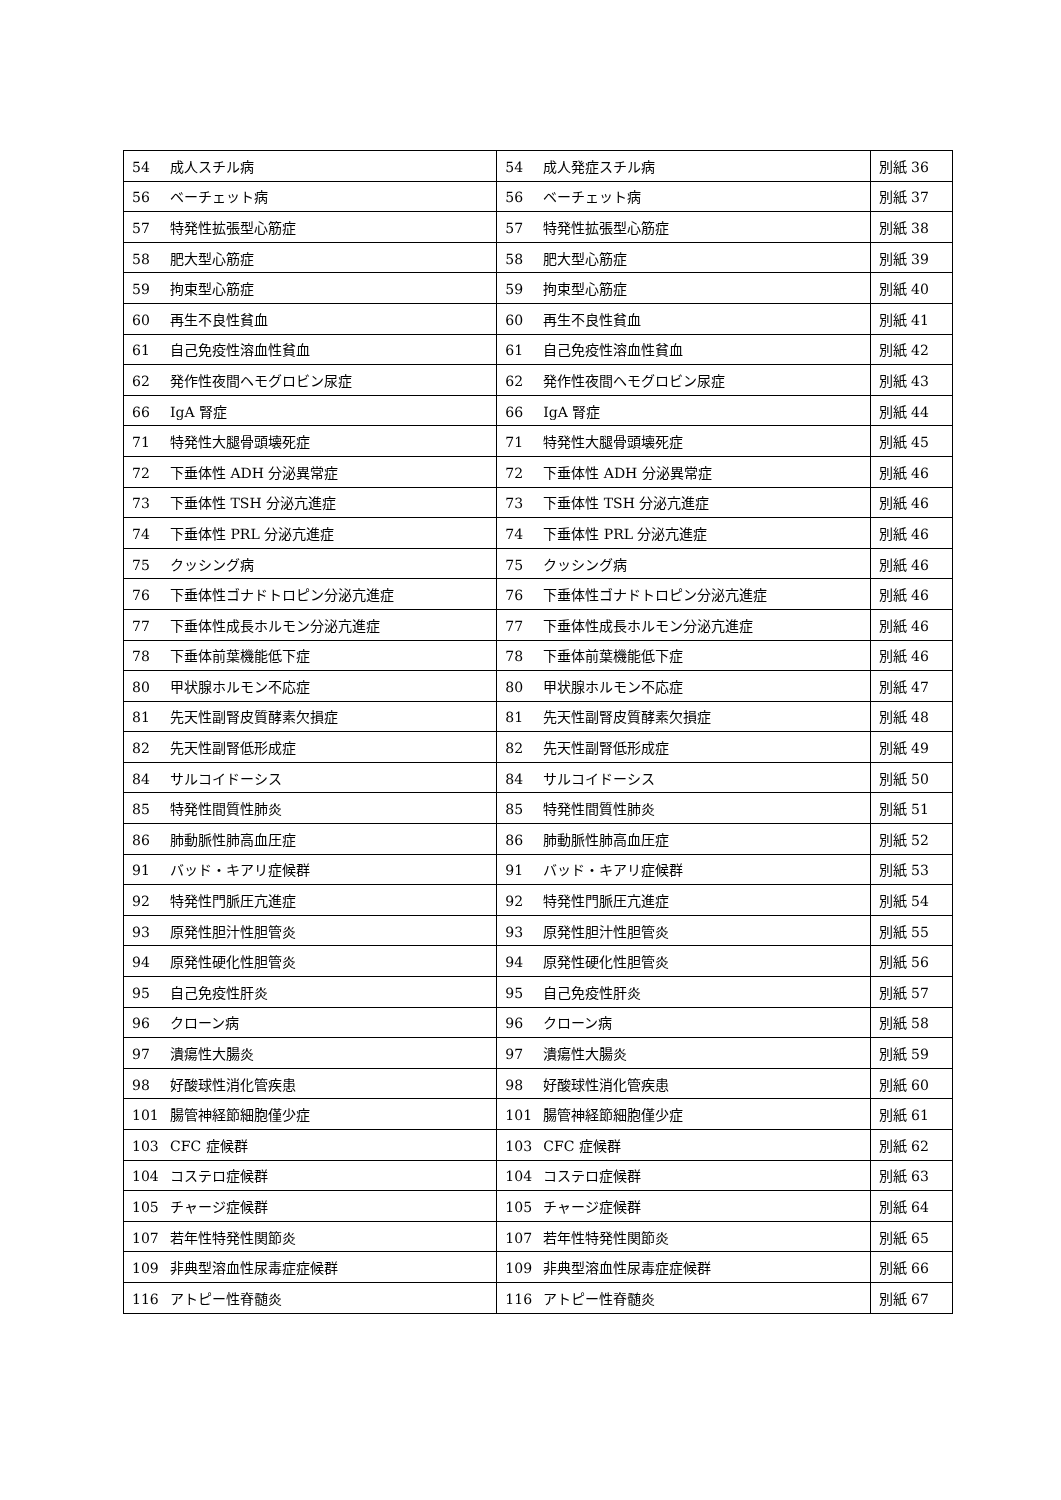| 54 成人スチル病 | 54 成人発症スチル病 | 別紙 36 |
| 56 ベーチェット病 | 56 ベーチェット病 | 別紙 37 |
| 57 特発性拡張型心筋症 | 57 特発性拡張型心筋症 | 別紙 38 |
| 58 肥大型心筋症 | 58 肥大型心筋症 | 別紙 39 |
| 59 拘束型心筋症 | 59 拘束型心筋症 | 別紙 40 |
| 60 再生不良性貧血 | 60 再生不良性貧血 | 別紙 41 |
| 61 自己免疫性溶血性貧血 | 61 自己免疫性溶血性貧血 | 別紙 42 |
| 62 発作性夜間ヘモグロビン尿症 | 62 発作性夜間ヘモグロビン尿症 | 別紙 43 |
| 66 IgA 腎症 | 66 IgA 腎症 | 別紙 44 |
| 71 特発性大腿骨頭壊死症 | 71 特発性大腿骨頭壊死症 | 別紙 45 |
| 72 下垂体性 ADH 分泌異常症 | 72 下垂体性 ADH 分泌異常症 | 別紙 46 |
| 73 下垂体性 TSH 分泌亢進症 | 73 下垂体性 TSH 分泌亢進症 | 別紙 46 |
| 74 下垂体性 PRL 分泌亢進症 | 74 下垂体性 PRL 分泌亢進症 | 別紙 46 |
| 75 クッシング病 | 75 クッシング病 | 別紙 46 |
| 76 下垂体性ゴナドトロピン分泌亢進症 | 76 下垂体性ゴナドトロピン分泌亢進症 | 別紙 46 |
| 77 下垂体性成長ホルモン分泌亢進症 | 77 下垂体性成長ホルモン分泌亢進症 | 別紙 46 |
| 78 下垂体前葉機能低下症 | 78 下垂体前葉機能低下症 | 別紙 46 |
| 80 甲状腺ホルモン不応症 | 80 甲状腺ホルモン不応症 | 別紙 47 |
| 81 先天性副腎皮質酵素欠損症 | 81 先天性副腎皮質酵素欠損症 | 別紙 48 |
| 82 先天性副腎低形成症 | 82 先天性副腎低形成症 | 別紙 49 |
| 84 サルコイドーシス | 84 サルコイドーシス | 別紙 50 |
| 85 特発性間質性肺炎 | 85 特発性間質性肺炎 | 別紙 51 |
| 86 肺動脈性肺高血圧症 | 86 肺動脈性肺高血圧症 | 別紙 52 |
| 91 バッド・キアリ症候群 | 91 バッド・キアリ症候群 | 別紙 53 |
| 92 特発性門脈圧亢進症 | 92 特発性門脈圧亢進症 | 別紙 54 |
| 93 原発性胆汁性胆管炎 | 93 原発性胆汁性胆管炎 | 別紙 55 |
| 94 原発性硬化性胆管炎 | 94 原発性硬化性胆管炎 | 別紙 56 |
| 95 自己免疫性肝炎 | 95 自己免疫性肝炎 | 別紙 57 |
| 96 クローン病 | 96 クローン病 | 別紙 58 |
| 97 潰瘍性大腸炎 | 97 潰瘍性大腸炎 | 別紙 59 |
| 98 好酸球性消化管疾患 | 98 好酸球性消化管疾患 | 別紙 60 |
| 101 腸管神経節細胞僅少症 | 101 腸管神経節細胞僅少症 | 別紙 61 |
| 103 CFC 症候群 | 103 CFC 症候群 | 別紙 62 |
| 104 コステロ症候群 | 104 コステロ症候群 | 別紙 63 |
| 105 チャージ症候群 | 105 チャージ症候群 | 別紙 64 |
| 107 若年性特発性関節炎 | 107 若年性特発性関節炎 | 別紙 65 |
| 109 非典型溶血性尿毒症症候群 | 109 非典型溶血性尿毒症症候群 | 別紙 66 |
| 116 アトピー性脊髄炎 | 116 アトピー性脊髄炎 | 別紙 67 |